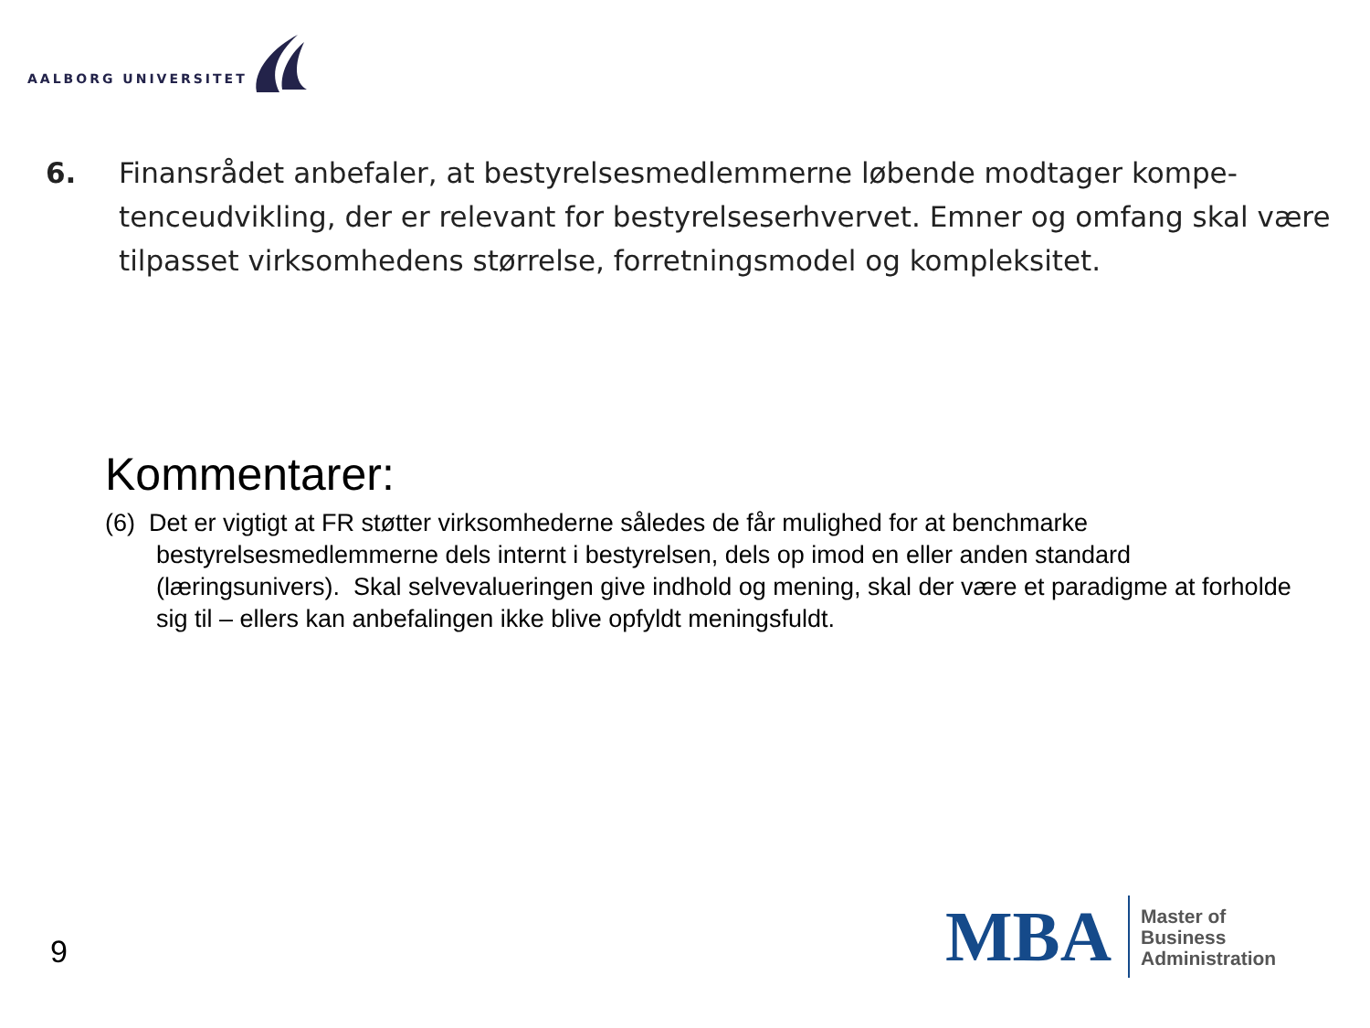AALBORG UNIVERSITET
6. Finansrådet anbefaler, at bestyrelsesmedlemmerne løbende modtager kompe-tenceudvikling, der er relevant for bestyrelseserhvervet. Emner og omfang skal være tilpasset virksomhedens størrelse, forretningsmodel og kompleksitet.
Kommentarer:
(6) Det er vigtigt at FR støtter virksomhederne således de får mulighed for at benchmarke bestyrelsesmedlemmerne dels internt i bestyrelsen, dels op imod en eller anden standard (læringsunivers). Skal selvevalueringen give indhold og mening, skal der være et paradigme at forholde sig til – ellers kan anbefalingen ikke blive opfyldt meningsfuldt.
9
MBA
Master of
Business
Administration